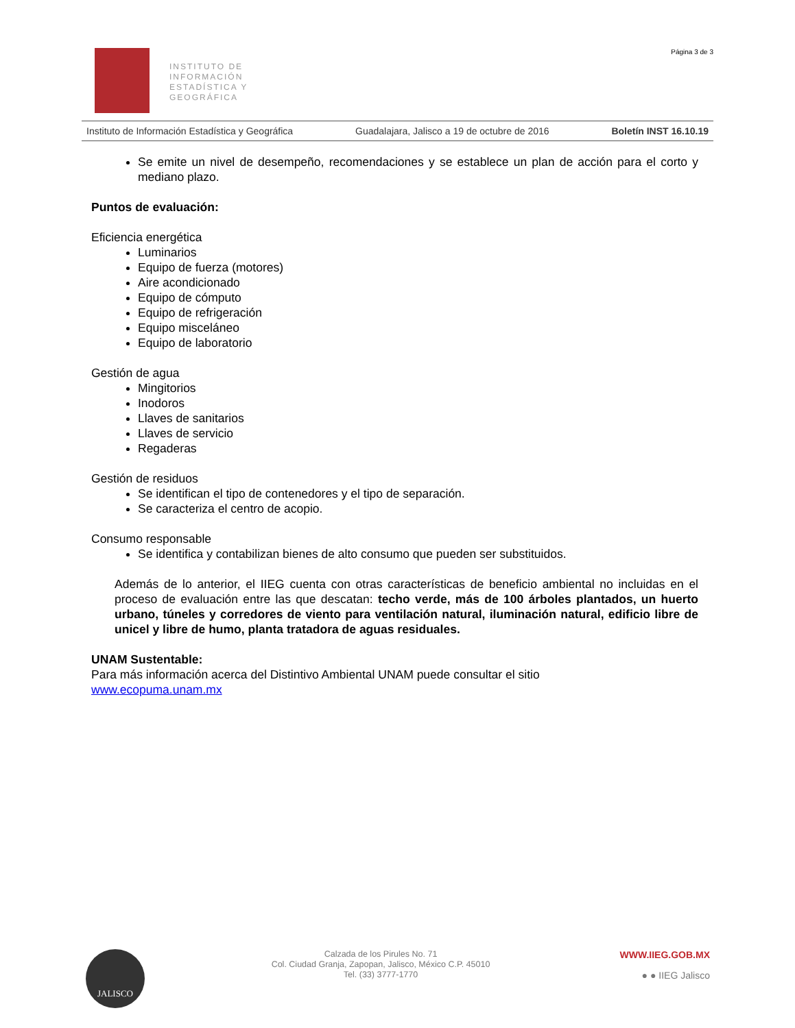INSTITUTO DE
INFORMACIÓN
ESTADÍSTICA Y
GEOGRÁFICA
Página 3 de 3
Instituto de Información Estadística y Geográfica Guadalajara, Jalisco a 19 de octubre de 2016 Boletín INST 16.10.19
Se emite un nivel de desempeño, recomendaciones y se establece un plan de acción para el corto y mediano plazo.
Puntos de evaluación:
Eficiencia energética
Luminarios
Equipo de fuerza (motores)
Aire acondicionado
Equipo de cómputo
Equipo de refrigeración
Equipo misceláneo
Equipo de laboratorio
Gestión de agua
Mingitorios
Inodoros
Llaves de sanitarios
Llaves de servicio
Regaderas
Gestión de residuos
Se identifican el tipo de contenedores y el tipo de separación.
Se caracteriza el centro de acopio.
Consumo responsable
Se identifica y contabilizan bienes de alto consumo que pueden ser substituidos.
Además de lo anterior, el IIEG cuenta con otras características de beneficio ambiental no incluidas en el proceso de evaluación entre las que descatan: techo verde, más de 100 árboles plantados, un huerto urbano, túneles y corredores de viento para ventilación natural, iluminación natural, edificio libre de unicel y libre de humo, planta tratadora de aguas residuales.
UNAM Sustentable:
Para más información acerca del Distintivo Ambiental UNAM puede consultar el sitio
www.ecopuma.unam.mx
JALISCO
Calzada de los Pirules No. 71
Col. Ciudad Granja, Zapopan, Jalisco, México C.P. 45010
Tel. (33) 3777-1770
WWW.IIEG.GOB.MX
● ● IIEG Jalisco